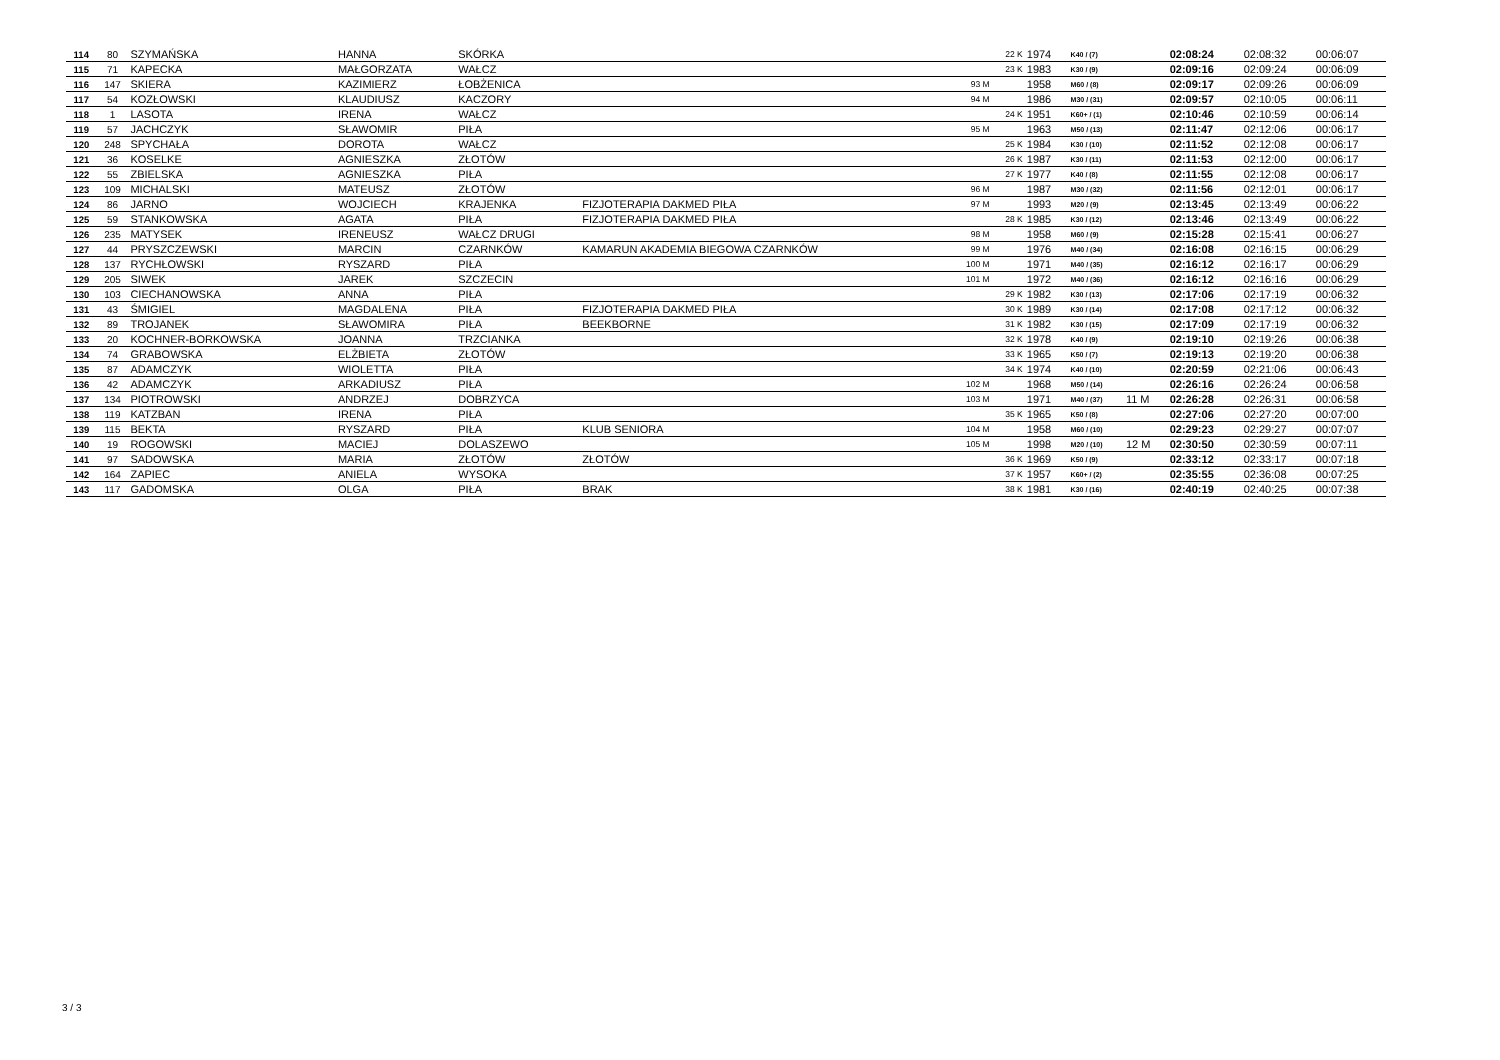| 114 | 80 | SZYMAŃSKA | HANNA | SKÓRKA | | | 22 K | 1974 | K40 / (7) | | 02:08:24 | 02:08:32 | 00:06:07 |
| 115 | 71 | KAPECKA | MAŁGORZATA | WAŁCZ | | | 23 K | 1983 | K30 / (9) | | 02:09:16 | 02:09:24 | 00:06:09 |
| 116 | 147 | SKIERA | KAZIMIERZ | ŁOBŻENICA | | 93 M | | 1958 | M60 / (8) | | 02:09:17 | 02:09:26 | 00:06:09 |
| 117 | 54 | KOZŁOWSKI | KLAUDIUSZ | KACZORY | | 94 M | | 1986 | M30 / (31) | | 02:09:57 | 02:10:05 | 00:06:11 |
| 118 | 1 | LASOTA | IRENA | WAŁCZ | | | 24 K | 1951 | K60+ / (1) | | 02:10:46 | 02:10:59 | 00:06:14 |
| 119 | 57 | JACHCZYK | SŁAWOMIR | PIŁA | | 95 M | | 1963 | M50 / (13) | | 02:11:47 | 02:12:06 | 00:06:17 |
| 120 | 248 | SPYCHAŁA | DOROTA | WAŁCZ | | | 25 K | 1984 | K30 / (10) | | 02:11:52 | 02:12:08 | 00:06:17 |
| 121 | 36 | KOSELKE | AGNIESZKA | ZŁOTÓW | | | 26 K | 1987 | K30 / (11) | | 02:11:53 | 02:12:00 | 00:06:17 |
| 122 | 55 | ZBIELSKA | AGNIESZKA | PIŁA | | | 27 K | 1977 | K40 / (8) | | 02:11:55 | 02:12:08 | 00:06:17 |
| 123 | 109 | MICHALSKI | MATEUSZ | ZŁOTÓW | | 96 M | | 1987 | M30 / (32) | | 02:11:56 | 02:12:01 | 00:06:17 |
| 124 | 86 | JARNO | WOJCIECH | KRAJENKA | FIZJOTERAPIA DAKMED PIŁA | 97 M | | 1993 | M20 / (9) | | 02:13:45 | 02:13:49 | 00:06:22 |
| 125 | 59 | STANKOWSKA | AGATA | PIŁA | FIZJOTERAPIA DAKMED PIŁA | | 28 K | 1985 | K30 / (12) | | 02:13:46 | 02:13:49 | 00:06:22 |
| 126 | 235 | MATYSEK | IRENEUSZ | WAŁCZ DRUGI | | 98 M | | 1958 | M60 / (9) | | 02:15:28 | 02:15:41 | 00:06:27 |
| 127 | 44 | PRYSZCZEWSKI | MARCIN | CZARNKÓW | KAMARUN AKADEMIA BIEGOWA CZARNKÓW | 99 M | | 1976 | M40 / (34) | | 02:16:08 | 02:16:15 | 00:06:29 |
| 128 | 137 | RYCHŁOWSKI | RYSZARD | PIŁA | | 100 M | | 1971 | M40 / (35) | | 02:16:12 | 02:16:17 | 00:06:29 |
| 129 | 205 | SIWEK | JAREK | SZCZECIN | | 101 M | | 1972 | M40 / (36) | | 02:16:12 | 02:16:16 | 00:06:29 |
| 130 | 103 | CIECHANOWSKA | ANNA | PIŁA | | | 29 K | 1982 | K30 / (13) | | 02:17:06 | 02:17:19 | 00:06:32 |
| 131 | 43 | ŚMIGIEL | MAGDALENA | PIŁA | FIZJOTERAPIA DAKMED PIŁA | | 30 K | 1989 | K30 / (14) | | 02:17:08 | 02:17:12 | 00:06:32 |
| 132 | 89 | TROJANEK | SŁAWOMIRA | PIŁA | BEEKBORNE | | 31 K | 1982 | K30 / (15) | | 02:17:09 | 02:17:19 | 00:06:32 |
| 133 | 20 | KOCHNER-BORKOWSKA | JOANNA | TRZCIANKA | | | 32 K | 1978 | K40 / (9) | | 02:19:10 | 02:19:26 | 00:06:38 |
| 134 | 74 | GRABOWSKA | ELŻBIETA | ZŁOTÓW | | | 33 K | 1965 | K50 / (7) | | 02:19:13 | 02:19:20 | 00:06:38 |
| 135 | 87 | ADAMCZYK | WIOLETTA | PIŁA | | | 34 K | 1974 | K40 / (10) | | 02:20:59 | 02:21:06 | 00:06:43 |
| 136 | 42 | ADAMCZYK | ARKADIUSZ | PIŁA | | 102 M | | 1968 | M50 / (14) | | 02:26:16 | 02:26:24 | 00:06:58 |
| 137 | 134 | PIOTROWSKI | ANDRZEJ | DOBRZYCA | | 103 M | | 1971 | M40 / (37) | 11 M | 02:26:28 | 02:26:31 | 00:06:58 |
| 138 | 119 | KATZBAN | IRENA | PIŁA | | | 35 K | 1965 | K50 / (8) | | 02:27:06 | 02:27:20 | 00:07:00 |
| 139 | 115 | BEKTA | RYSZARD | PIŁA | KLUB SENIORA | 104 M | | 1958 | M60 / (10) | | 02:29:23 | 02:29:27 | 00:07:07 |
| 140 | 19 | ROGOWSKI | MACIEJ | DOLASZEWO | | 105 M | | 1998 | M20 / (10) | 12 M | 02:30:50 | 02:30:59 | 00:07:11 |
| 141 | 97 | SADOWSKA | MARIA | ZŁOTÓW | ZŁOTÓW | | 36 K | 1969 | K50 / (9) | | 02:33:12 | 02:33:17 | 00:07:18 |
| 142 | 164 | ZAPIEC | ANIELA | WYSOKA | | | 37 K | 1957 | K60+ / (2) | | 02:35:55 | 02:36:08 | 00:07:25 |
| 143 | 117 | GADOMSKA | OLGA | PIŁA | BRAK | | 38 K | 1981 | K30 / (16) | | 02:40:19 | 02:40:25 | 00:07:38 |
3 / 3